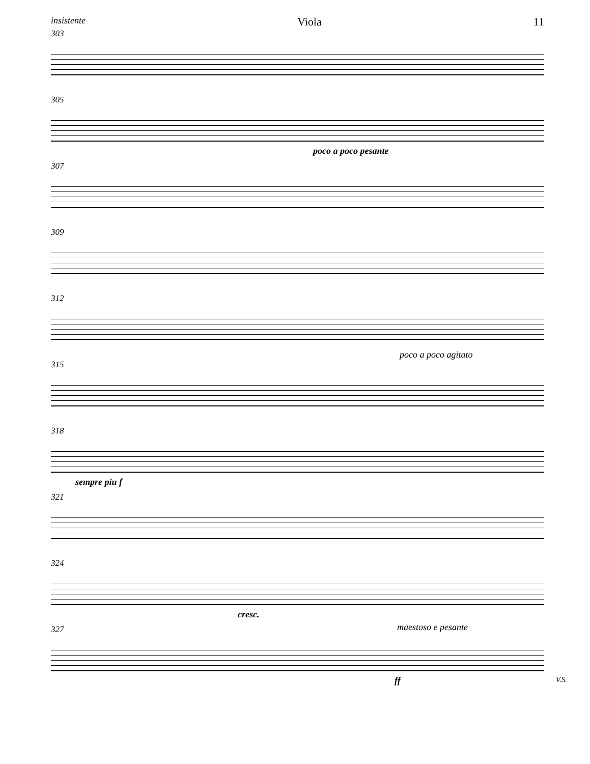insistente Viola 11
303
305
poco a poco pesante
307
309
312
315
poco a poco agitato
318
sempre piu f
321
324
cresc.
327
maestoso e pesante
ff V.S.